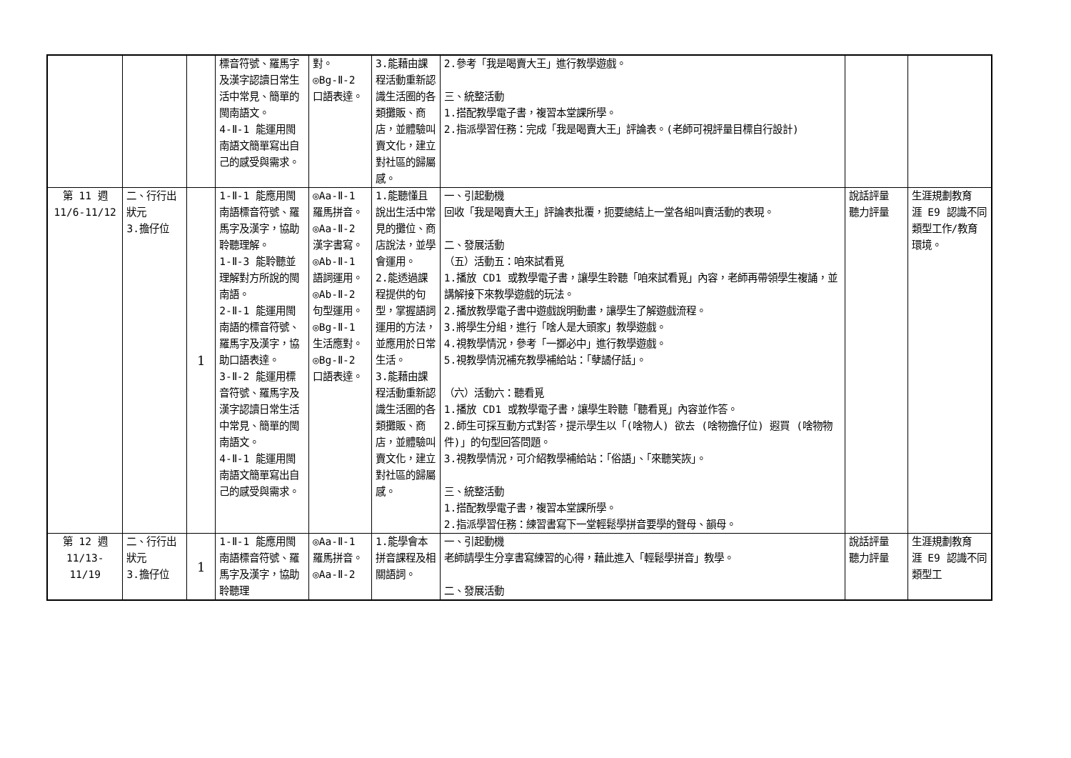| | | | 標音符號、羅馬字及漢字認讀日常生活中常見、簡單的閩南語文。 4-Ⅱ-1 能運用閩南語文簡單寫出自己的感受與需求。 | 對。 ◎Bg-Ⅱ-2 口語表達。 | 3.能藉由課程活動重新認識生活圈的各類攤販、商店，並體驗叫賣文化，建立對社區的歸屬感。 | 2.參考「我是喝賣大王」進行教學遊戲。 三、統整活動 1.搭配教學電子書，複習本堂課所學。 2.指派學習任務：完成「我是喝賣大王」評論表。(老師可視評量目標自行設計) | | |
| 第 11 週 11/6-11/12 | 二、行行出狀元 3.擔仔位 | 1 | 1-Ⅱ-1 能應用閩南語標音符號、羅馬字及漢字，協助聆聽理解。 1-Ⅱ-3 能聆聽並理解對方所說的閩南語。 2-Ⅱ-1 能運用閩南語的標音符號、羅馬字及漢字，協助口語表達。 3-Ⅱ-2 能運用標音符號、羅馬字及漢字認讀日常生活中常見、簡單的閩南語文。 4-Ⅱ-1 能運用閩南語文簡單寫出自己的感受與需求。 | ◎Aa-Ⅱ-1 羅馬拼音。 ◎Aa-Ⅱ-2 漢字書寫。 ◎Ab-Ⅱ-1 語詞運用。 ◎Ab-Ⅱ-2 句型運用。 ◎Bg-Ⅱ-1 生活應對。 ◎Bg-Ⅱ-2 口語表達。 | 1.能聽懂且說出生活中常見的攤位、商店說法，並學會運用。 2.能透過課程提供的句型，掌握語詞運用的方法，並應用於日常生活。 3.能藉由課程活動重新認識生活圈的各類攤販、商店，並體驗叫賣文化，建立對社區的歸屬感。 | 一、引起動機 回收「我是喝賣大王」評論表批覆，扼要總結上一堂各組叫賣活動的表現。 二、發展活動 （五）活動五：咱來試看覓 1.播放 CD1 或教學電子書，讓學生聆聽「咱來試看覓」內容，老師再帶領學生複誦，並講解接下來教學遊戲的玩法。 2.播放教學電子書中遊戲說明動畫，讓學生了解遊戲流程。 3.將學生分組，進行「啥人是大頭家」教學遊戲。 4.視教學情況，參考「一擲必中」進行教學遊戲。 5.視教學情況補充教學補給站：「孽譎仔話」。 （六）活動六：聽看覓 1.播放 CD1 或教學電子書，讓學生聆聽「聽看覓」內容並作答。 2.師生可採互動方式對答，提示學生以「(啥物人) 欲去 (啥物擔仔位) 遐買 (啥物物件)」的句型回答問題。 3.視教學情況，可介紹教學補給站：「俗語」、「來聽笑詼」。 三、統整活動 1.搭配教學電子書，複習本堂課所學。 2.指派學習任務：練習書寫下一堂輕鬆學拼音要學的聲母、韻母。 | 說話評量 聽力評量 | 生涯規劃教育 涯 E9 認識不同類型工作/教育環境。 |
| 第 12 週 11/13-11/19 | 二、行行出狀元 3.擔仔位 | 1 | 1-Ⅱ-1 能應用閩南語標音符號、羅馬字及漢字，協助聆聽理 | ◎Aa-Ⅱ-1 羅馬拼音。 ◎Aa-Ⅱ-2 | 1.能學會本拼音課程及相關語詞。 | 一、引起動機 老師請學生分享書寫練習的心得，藉此進入「輕鬆學拼音」教學。 二、發展活動 | 說話評量 聽力評量 | 生涯規劃教育 涯 E9 認識不同類型工 |